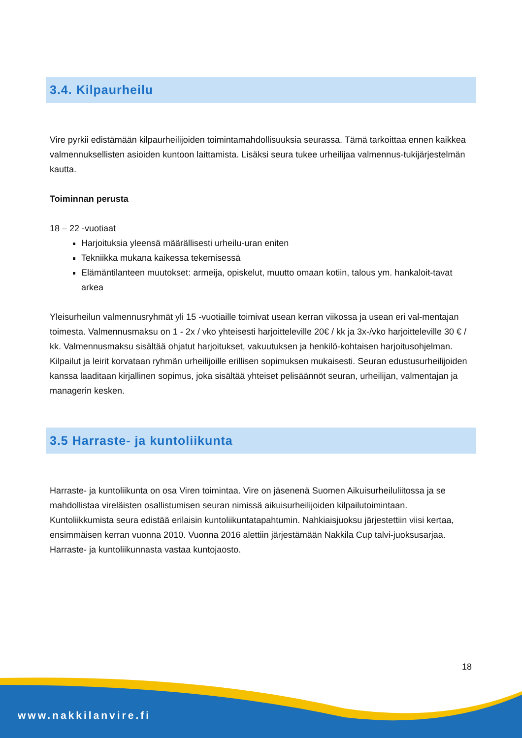3.4. Kilpaurheilu
Vire pyrkii edistämään kilpaurheilijoiden toimintamahdollisuuksia seurassa. Tämä tarkoittaa ennen kaikkea valmennuksellisten asioiden kuntoon laittamista. Lisäksi seura tukee urheilijaa valmennus-tukijärjestelmän kautta.
Toiminnan perusta
18 – 22 -vuotiaat
Harjoituksia yleensä määrällisesti urheilu-uran eniten
Tekniikka mukana kaikessa tekemisessä
Elämäntilanteen muutokset: armeija, opiskelut, muutto omaan kotiin, talous ym. hankaloit-tavat arkea
Yleisurheilun valmennusryhmät yli 15 -vuotiaille toimivat usean kerran viikossa ja usean eri val-mentajan toimesta. Valmennusmaksu on 1 - 2x / vko yhteisesti harjoitteleville 20€ / kk ja 3x-/vko harjoitteleville 30 € / kk. Valmennusmaksu sisältää ohjatut harjoitukset, vakuutuksen ja henkilö-kohtaisen harjoitusohjelman. Kilpailut ja leirit korvataan ryhmän urheilijoille erillisen sopimuksen mukaisesti. Seuran edustusurheilijoiden kanssa laaditaan kirjallinen sopimus, joka sisältää yhteiset pelisäännöt seuran, urheilijan, valmentajan ja managerin kesken.
3.5 Harraste- ja kuntoliikunta
Harraste- ja kuntoliikunta on osa Viren toimintaa. Vire on jäsenenä Suomen Aikuisurheiluliitossa ja se mahdollistaa vireläisten osallistumisen seuran nimissä aikuisurheilijoiden kilpailutoimintaan. Kuntoliikkumista seura edistää erilaisin kuntoliikuntatapahtumin. Nahkiaisjuoksu järjestettiin viisi kertaa, ensimmäisen kerran vuonna 2010. Vuonna 2016 alettiin järjestämään Nakkila Cup talvi-juoksusarjaa. Harraste- ja kuntoliikunnasta vastaa kuntojaosto.
18
www.nakkilanvire.fi